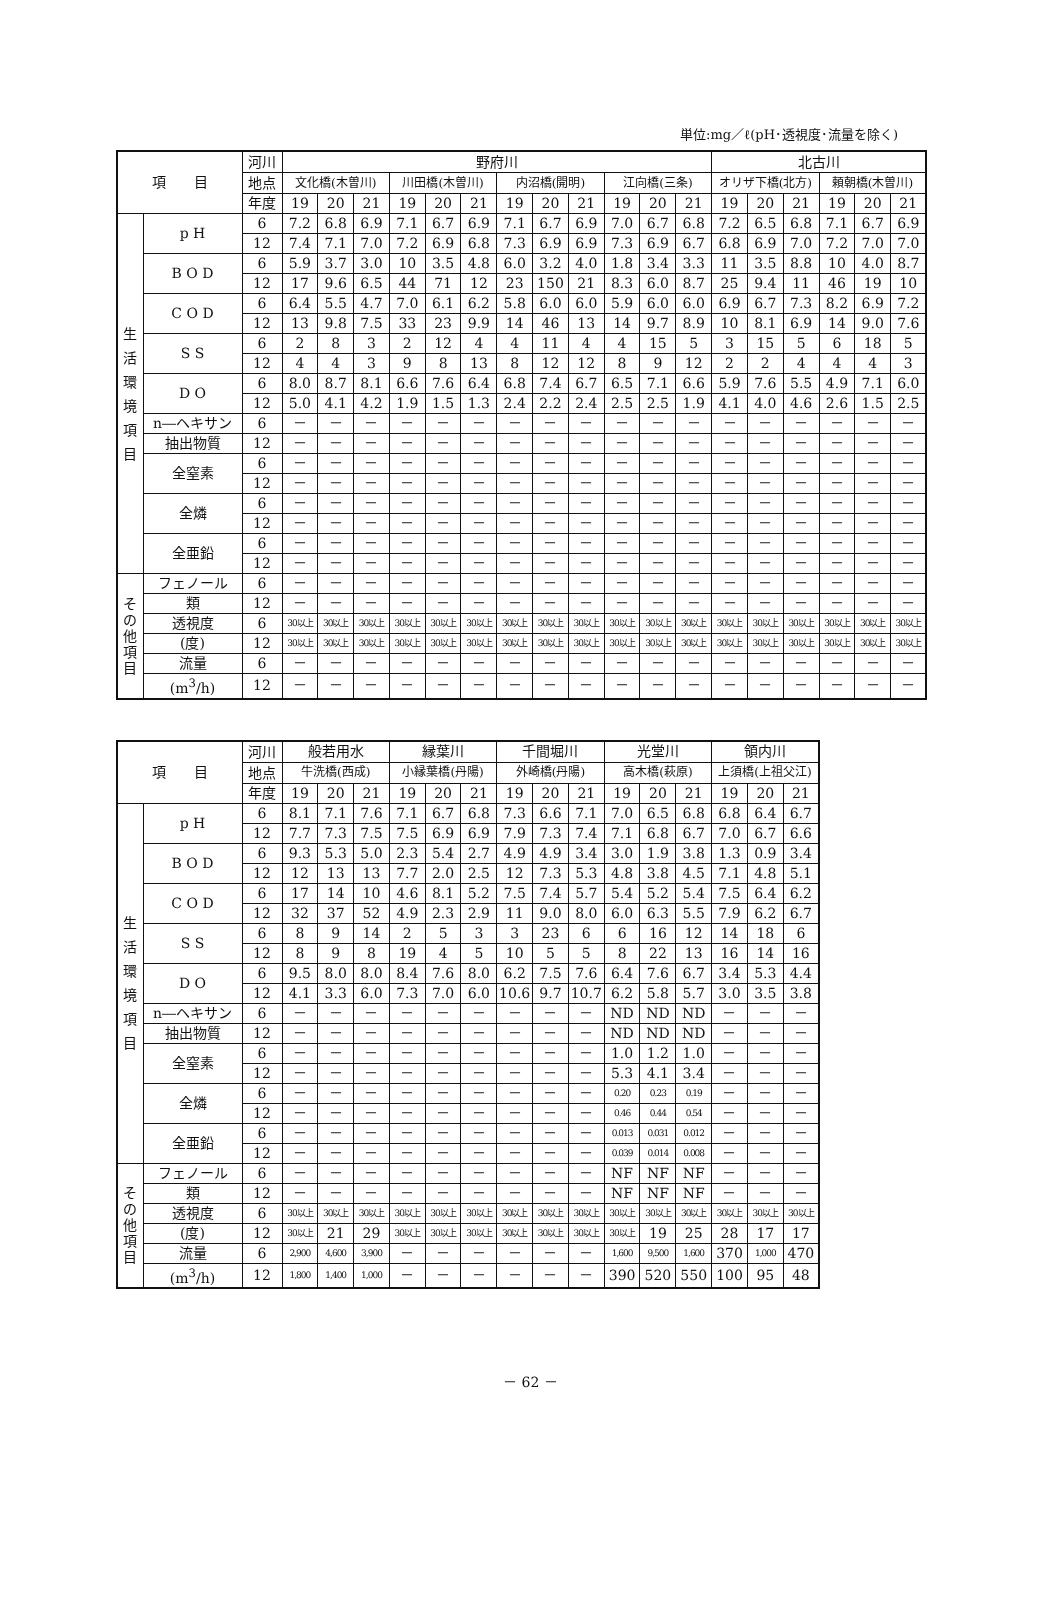単位:mg／ℓ(pH･透視度･流量を除く)
| 項 目 | | 河川 | 野府川 | | | | | | | | | | | | 北古川 | | | | | |
| --- | --- | --- | --- | --- | --- | --- | --- | --- | --- | --- | --- | --- | --- | --- | --- | --- | --- | --- | --- | --- |
| | | 地点 | 文化橋(木曽川) | | | 川田橋(木曽川) | | | 内沼橋(開明) | | | 江向橋(三条) | | | オリザ下橋(北方) | | | 頼朝橋(木曽川) | | |
| | | 年度 | 19 | 20 | 21 | 19 | 20 | 21 | 19 | 20 | 21 | 19 | 20 | 21 | 19 | 20 | 21 | 19 | 20 | 21 |
| 生 活 環 境 項 目 | p H | 6 | 7.2 | 6.8 | 6.9 | 7.1 | 6.7 | 6.9 | 7.1 | 6.7 | 6.9 | 7.0 | 6.7 | 6.8 | 7.2 | 6.5 | 6.8 | 7.1 | 6.7 | 6.9 |
| | | 12 | 7.4 | 7.1 | 7.0 | 7.2 | 6.9 | 6.8 | 7.3 | 6.9 | 6.9 | 7.3 | 6.9 | 6.7 | 6.8 | 6.9 | 7.0 | 7.2 | 7.0 | 7.0 |
| | B O D | 6 | 5.9 | 3.7 | 3.0 | 10 | 3.5 | 4.8 | 6.0 | 3.2 | 4.0 | 1.8 | 3.4 | 3.3 | 11 | 3.5 | 8.8 | 10 | 4.0 | 8.7 |
| | | 12 | 17 | 9.6 | 6.5 | 44 | 71 | 12 | 23 | 150 | 21 | 8.3 | 6.0 | 8.7 | 25 | 9.4 | 11 | 46 | 19 | 10 |
| | C O D | 6 | 6.4 | 5.5 | 4.7 | 7.0 | 6.1 | 6.2 | 5.8 | 6.0 | 6.0 | 5.9 | 6.0 | 6.0 | 6.9 | 6.7 | 7.3 | 8.2 | 6.9 | 7.2 |
| | | 12 | 13 | 9.8 | 7.5 | 33 | 23 | 9.9 | 14 | 46 | 13 | 14 | 9.7 | 8.9 | 10 | 8.1 | 6.9 | 14 | 9.0 | 7.6 |
| | S S | 6 | 2 | 8 | 3 | 2 | 12 | 4 | 4 | 11 | 4 | 4 | 15 | 5 | 3 | 15 | 5 | 6 | 18 | 5 |
| | | 12 | 4 | 4 | 3 | 9 | 8 | 13 | 8 | 12 | 12 | 8 | 9 | 12 | 2 | 2 | 4 | 4 | 4 | 3 |
| | D O | 6 | 8.0 | 8.7 | 8.1 | 6.6 | 7.6 | 6.4 | 6.8 | 7.4 | 6.7 | 6.5 | 7.1 | 6.6 | 5.9 | 7.6 | 5.5 | 4.9 | 7.1 | 6.0 |
| | | 12 | 5.0 | 4.1 | 4.2 | 1.9 | 1.5 | 1.3 | 2.4 | 2.2 | 2.4 | 2.5 | 2.5 | 1.9 | 4.1 | 4.0 | 4.6 | 2.6 | 1.5 | 2.5 |
| | n―ヘキサン | 6 | － | － | － | － | － | － | － | － | － | － | － | － | － | － | － | － | － | － |
| | 抽出物質 | 12 | － | － | － | － | － | － | － | － | － | － | － | － | － | － | － | － | － | － |
| | 全窒素 | 6 | － | － | － | － | － | － | － | － | － | － | － | － | － | － | － | － | － | － |
| | | 12 | － | － | － | － | － | － | － | － | － | － | － | － | － | － | － | － | － | － |
| | 全燐 | 6 | － | － | － | － | － | － | － | － | － | － | － | － | － | － | － | － | － | － |
| | | 12 | － | － | － | － | － | － | － | － | － | － | － | － | － | － | － | － | － | － |
| | 全亜鉛 | 6 | － | － | － | － | － | － | － | － | － | － | － | － | － | － | － | － | － | － |
| | | 12 | － | － | － | － | － | － | － | － | － | － | － | － | － | － | － | － | － | － |
| その他項目 | フェノール | 6 | － | － | － | － | － | － | － | － | － | － | － | － | － | － | － | － | － | － |
| | 類 | 12 | － | － | － | － | － | － | － | － | － | － | － | － | － | － | － | － | － | － |
| | 透視度 | 6 | 30以上 | 30以上 | 30以上 | 30以上 | 30以上 | 30以上 | 30以上 | 30以上 | 30以上 | 30以上 | 30以上 | 30以上 | 30以上 | 30以上 | 30以上 | 30以上 | 30以上 | 30以上 |
| | (度) | 12 | 30以上 | 30以上 | 30以上 | 30以上 | 30以上 | 30以上 | 30以上 | 30以上 | 30以上 | 30以上 | 30以上 | 30以上 | 30以上 | 30以上 | 30以上 | 30以上 | 30以上 | 30以上 |
| | 流量 | 6 | － | － | － | － | － | － | － | － | － | － | － | － | － | － | － | － | － | － |
| | (m<sup>3</sup>/h) | 12 | － | － | － | － | － | － | － | － | － | － | － | － | － | － | － | － | － | － |
| 項 目 | | 河川 | 般若用水 | | | 縁葉川 | | | 千間堀川 | | | 光堂川 | | | 領内川 | | |
| --- | --- | --- | --- | --- | --- | --- | --- | --- | --- | --- | --- | --- | --- | --- | --- | --- | --- |
| | | 地点 | 牛洗橋(西成) | | | 小縁葉橋(丹陽) | | | 外崎橋(丹陽) | | | 高木橋(萩原) | | | 上須橋(上祖父江) | | |
| | | 年度 | 19 | 20 | 21 | 19 | 20 | 21 | 19 | 20 | 21 | 19 | 20 | 21 | 19 | 20 | 21 |
| 生 活 環 境 項 目 | p H | 6 | 8.1 | 7.1 | 7.6 | 7.1 | 6.7 | 6.8 | 7.3 | 6.6 | 7.1 | 7.0 | 6.5 | 6.8 | 6.8 | 6.4 | 6.7 |
| | | 12 | 7.7 | 7.3 | 7.5 | 7.5 | 6.9 | 6.9 | 7.9 | 7.3 | 7.4 | 7.1 | 6.8 | 6.7 | 7.0 | 6.7 | 6.6 |
| | B O D | 6 | 9.3 | 5.3 | 5.0 | 2.3 | 5.4 | 2.7 | 4.9 | 4.9 | 3.4 | 3.0 | 1.9 | 3.8 | 1.3 | 0.9 | 3.4 |
| | | 12 | 12 | 13 | 13 | 7.7 | 2.0 | 2.5 | 12 | 7.3 | 5.3 | 4.8 | 3.8 | 4.5 | 7.1 | 4.8 | 5.1 |
| | C O D | 6 | 17 | 14 | 10 | 4.6 | 8.1 | 5.2 | 7.5 | 7.4 | 5.7 | 5.4 | 5.2 | 5.4 | 7.5 | 6.4 | 6.2 |
| | | 12 | 32 | 37 | 52 | 4.9 | 2.3 | 2.9 | 11 | 9.0 | 8.0 | 6.0 | 6.3 | 5.5 | 7.9 | 6.2 | 6.7 |
| | S S | 6 | 8 | 9 | 14 | 2 | 5 | 3 | 3 | 23 | 6 | 6 | 16 | 12 | 14 | 18 | 6 |
| | | 12 | 8 | 9 | 8 | 19 | 4 | 5 | 10 | 5 | 5 | 8 | 22 | 13 | 16 | 14 | 16 |
| | D O | 6 | 9.5 | 8.0 | 8.0 | 8.4 | 7.6 | 8.0 | 6.2 | 7.5 | 7.6 | 6.4 | 7.6 | 6.7 | 3.4 | 5.3 | 4.4 |
| | | 12 | 4.1 | 3.3 | 6.0 | 7.3 | 7.0 | 6.0 | 10.6 | 9.7 | 10.7 | 6.2 | 5.8 | 5.7 | 3.0 | 3.5 | 3.8 |
| | n―ヘキサン | 6 | － | － | － | － | － | － | － | － | － | ND | ND | ND | － | － | － |
| | 抽出物質 | 12 | － | － | － | － | － | － | － | － | － | ND | ND | ND | － | － | － |
| | 全窒素 | 6 | － | － | － | － | － | － | － | － | － | 1.0 | 1.2 | 1.0 | － | － | － |
| | | 12 | － | － | － | － | － | － | － | － | － | 5.3 | 4.1 | 3.4 | － | － | － |
| | 全燐 | 6 | － | － | － | － | － | － | － | － | － | 0.20 | 0.23 | 0.19 | － | － | － |
| | | 12 | － | － | － | － | － | － | － | － | － | 0.46 | 0.44 | 0.54 | － | － | － |
| | 全亜鉛 | 6 | － | － | － | － | － | － | － | － | － | 0.013 | 0.031 | 0.012 | － | － | － |
| | | 12 | － | － | － | － | － | － | － | － | － | 0.039 | 0.014 | 0.008 | － | － | － |
| その他項目 | フェノール | 6 | － | － | － | － | － | － | － | － | － | NF | NF | NF | － | － | － |
| | 類 | 12 | － | － | － | － | － | － | － | － | － | NF | NF | NF | － | － | － |
| | 透視度 | 6 | 30以上 | 30以上 | 30以上 | 30以上 | 30以上 | 30以上 | 30以上 | 30以上 | 30以上 | 30以上 | 30以上 | 30以上 | 30以上 | 30以上 | 30以上 |
| | (度) | 12 | 30以上 | 21 | 29 | 30以上 | 30以上 | 30以上 | 30以上 | 30以上 | 30以上 | 30以上 | 19 | 25 | 28 | 17 | 17 |
| | 流量 | 6 | 2,900 | 4,600 | 3,900 | － | － | － | － | － | － | 1,600 | 9,500 | 1,600 | 370 | 1,000 | 470 |
| | (m<sup>3</sup>/h) | 12 | 1,800 | 1,400 | 1,000 | － | － | － | － | － | － | 390 | 520 | 550 | 100 | 95 | 48 |
－ 62 －